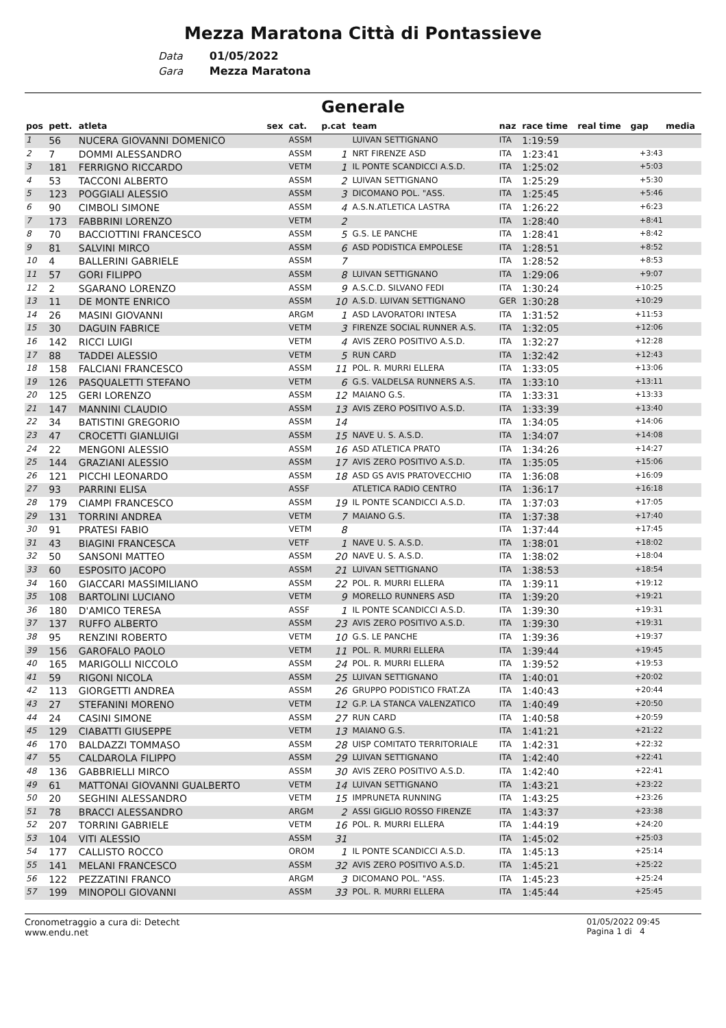Mezza Maratona Città di Pontassieve
Data 01/05/2022
Gara Mezza Maratona
Generale
| pos | pett. | atleta | sex | cat. | p.cat | team | naz | race time | real time | gap | media |
| --- | --- | --- | --- | --- | --- | --- | --- | --- | --- | --- | --- |
| 1 | 56 | NUCERA GIOVANNI DOMENICO | | ASSM | | LUIVAN SETTIGNANO | ITA | 1:19:59 | | | |
| 2 | 7 | DOMMI ALESSANDRO | | ASSM | 1 | NRT FIRENZE ASD | ITA | 1:23:41 | | +3:43 | |
| 3 | 181 | FERRIGNO RICCARDO | | VETM | 1 | IL PONTE SCANDICCI A.S.D. | ITA | 1:25:02 | | +5:03 | |
| 4 | 53 | TACCONI ALBERTO | | ASSM | 2 | LUIVAN SETTIGNANO | ITA | 1:25:29 | | +5:30 | |
| 5 | 123 | POGGIALI ALESSIO | | ASSM | 3 | DICOMANO POL. "ASS. | ITA | 1:25:45 | | +5:46 | |
| 6 | 90 | CIMBOLI SIMONE | | ASSM | 4 | A.S.N.ATLETICA LASTRA | ITA | 1:26:22 | | +6:23 | |
| 7 | 173 | FABBRINI LORENZO | | VETM | 2 | | ITA | 1:28:40 | | +8:41 | |
| 8 | 70 | BACCIOTTINI FRANCESCO | | ASSM | 5 | G.S. LE PANCHE | ITA | 1:28:41 | | +8:42 | |
| 9 | 81 | SALVINI MIRCO | | ASSM | 6 | ASD PODISTICA EMPOLESE | ITA | 1:28:51 | | +8:52 | |
| 10 | 4 | BALLERINI GABRIELE | | ASSM | 7 | | ITA | 1:28:52 | | +8:53 | |
| 11 | 57 | GORI FILIPPO | | ASSM | 8 | LUIVAN SETTIGNANO | ITA | 1:29:06 | | +9:07 | |
| 12 | 2 | SGARANO LORENZO | | ASSM | 9 | A.S.C.D. SILVANO FEDI | ITA | 1:30:24 | | +10:25 | |
| 13 | 11 | DE MONTE ENRICO | | ASSM | 10 | A.S.D. LUIVAN SETTIGNANO | GER | 1:30:28 | | +10:29 | |
| 14 | 26 | MASINI GIOVANNI | | ARGM | 1 | ASD LAVORATORI INTESA | ITA | 1:31:52 | | +11:53 | |
| 15 | 30 | DAGUIN FABRICE | | VETM | 3 | FIRENZE SOCIAL RUNNER A.S. | ITA | 1:32:05 | | +12:06 | |
| 16 | 142 | RICCI LUIGI | | VETM | 4 | AVIS ZERO POSITIVO A.S.D. | ITA | 1:32:27 | | +12:28 | |
| 17 | 88 | TADDEI ALESSIO | | VETM | 5 | RUN CARD | ITA | 1:32:42 | | +12:43 | |
| 18 | 158 | FALCIANI FRANCESCO | | ASSM | 11 | POL. R. MURRI ELLERA | ITA | 1:33:05 | | +13:06 | |
| 19 | 126 | PASQUALETTI STEFANO | | VETM | 6 | G.S. VALDELSA RUNNERS A.S. | ITA | 1:33:10 | | +13:11 | |
| 20 | 125 | GERI LORENZO | | ASSM | 12 | MAIANO G.S. | ITA | 1:33:31 | | +13:33 | |
| 21 | 147 | MANNINI CLAUDIO | | ASSM | 13 | AVIS ZERO POSITIVO A.S.D. | ITA | 1:33:39 | | +13:40 | |
| 22 | 34 | BATISTINI GREGORIO | | ASSM | 14 | | ITA | 1:34:05 | | +14:06 | |
| 23 | 47 | CROCETTI GIANLUIGI | | ASSM | 15 | NAVE U. S. A.S.D. | ITA | 1:34:07 | | +14:08 | |
| 24 | 22 | MENGONI ALESSIO | | ASSM | 16 | ASD ATLETICA PRATO | ITA | 1:34:26 | | +14:27 | |
| 25 | 144 | GRAZIANI ALESSIO | | ASSM | 17 | AVIS ZERO POSITIVO A.S.D. | ITA | 1:35:05 | | +15:06 | |
| 26 | 121 | PICCHI LEONARDO | | ASSM | 18 | ASD GS AVIS PRATOVECCHIO | ITA | 1:36:08 | | +16:09 | |
| 27 | 93 | PARRINI ELISA | | ASSF | | ATLETICA RADIO CENTRO | ITA | 1:36:17 | | +16:18 | |
| 28 | 179 | CIAMPI FRANCESCO | | ASSM | 19 | IL PONTE SCANDICCI A.S.D. | ITA | 1:37:03 | | +17:05 | |
| 29 | 131 | TORRINI ANDREA | | VETM | 7 | MAIANO G.S. | ITA | 1:37:38 | | +17:40 | |
| 30 | 91 | PRATESI FABIO | | VETM | 8 | | ITA | 1:37:44 | | +17:45 | |
| 31 | 43 | BIAGINI FRANCESCA | | VETF | 1 | NAVE U. S. A.S.D. | ITA | 1:38:01 | | +18:02 | |
| 32 | 50 | SANSONI MATTEO | | ASSM | 20 | NAVE U. S. A.S.D. | ITA | 1:38:02 | | +18:04 | |
| 33 | 60 | ESPOSITO JACOPO | | ASSM | 21 | LUIVAN SETTIGNANO | ITA | 1:38:53 | | +18:54 | |
| 34 | 160 | GIACCARI MASSIMILIANO | | ASSM | 22 | POL. R. MURRI ELLERA | ITA | 1:39:11 | | +19:12 | |
| 35 | 108 | BARTOLINI LUCIANO | | VETM | 9 | MORELLO RUNNERS ASD | ITA | 1:39:20 | | +19:21 | |
| 36 | 180 | D'AMICO TERESA | | ASSF | 1 | IL PONTE SCANDICCI A.S.D. | ITA | 1:39:30 | | +19:31 | |
| 37 | 137 | RUFFO ALBERTO | | ASSM | 23 | AVIS ZERO POSITIVO A.S.D. | ITA | 1:39:30 | | +19:31 | |
| 38 | 95 | RENZINI ROBERTO | | VETM | 10 | G.S. LE PANCHE | ITA | 1:39:36 | | +19:37 | |
| 39 | 156 | GAROFALO PAOLO | | VETM | 11 | POL. R. MURRI ELLERA | ITA | 1:39:44 | | +19:45 | |
| 40 | 165 | MARIGOLLI NICCOLO | | ASSM | 24 | POL. R. MURRI ELLERA | ITA | 1:39:52 | | +19:53 | |
| 41 | 59 | RIGONI NICOLA | | ASSM | 25 | LUIVAN SETTIGNANO | ITA | 1:40:01 | | +20:02 | |
| 42 | 113 | GIORGETTI ANDREA | | ASSM | 26 | GRUPPO PODISTICO FRAT.ZA | ITA | 1:40:43 | | +20:44 | |
| 43 | 27 | STEFANINI MORENO | | VETM | 12 | G.P. LA STANCA VALENZATICO | ITA | 1:40:49 | | +20:50 | |
| 44 | 24 | CASINI SIMONE | | ASSM | 27 | RUN CARD | ITA | 1:40:58 | | +20:59 | |
| 45 | 129 | CIABATTI GIUSEPPE | | VETM | 13 | MAIANO G.S. | ITA | 1:41:21 | | +21:22 | |
| 46 | 170 | BALDAZZI TOMMASO | | ASSM | 28 | UISP COMITATO TERRITORIALE | ITA | 1:42:31 | | +22:32 | |
| 47 | 55 | CALDAROLA FILIPPO | | ASSM | 29 | LUIVAN SETTIGNANO | ITA | 1:42:40 | | +22:41 | |
| 48 | 136 | GABBRIELLI MIRCO | | ASSM | 30 | AVIS ZERO POSITIVO A.S.D. | ITA | 1:42:40 | | +22:41 | |
| 49 | 61 | MATTONAI GIOVANNI GUALBERTO | | VETM | 14 | LUIVAN SETTIGNANO | ITA | 1:43:21 | | +23:22 | |
| 50 | 20 | SEGHINI ALESSANDRO | | VETM | 15 | IMPRUNETA RUNNING | ITA | 1:43:25 | | +23:26 | |
| 51 | 78 | BRACCI ALESSANDRO | | ARGM | 2 | ASSI GIGLIO ROSSO FIRENZE | ITA | 1:43:37 | | +23:38 | |
| 52 | 207 | TORRINI GABRIELE | | VETM | 16 | POL. R. MURRI ELLERA | ITA | 1:44:19 | | +24:20 | |
| 53 | 104 | VITI ALESSIO | | ASSM | 31 | | ITA | 1:45:02 | | +25:03 | |
| 54 | 177 | CALLISTO ROCCO | | OROM | 1 | IL PONTE SCANDICCI A.S.D. | ITA | 1:45:13 | | +25:14 | |
| 55 | 141 | MELANI FRANCESCO | | ASSM | 32 | AVIS ZERO POSITIVO A.S.D. | ITA | 1:45:21 | | +25:22 | |
| 56 | 122 | PEZZATINI FRANCO | | ARGM | 3 | DICOMANO POL. "ASS. | ITA | 1:45:23 | | +25:24 | |
| 57 | 199 | MINOPOLI GIOVANNI | | ASSM | 33 | POL. R. MURRI ELLERA | ITA | 1:45:44 | | +25:45 | |
Cronometraggio a cura di: Detecht
www.endu.net
01/05/2022 09:45
Pagina 1 di 4